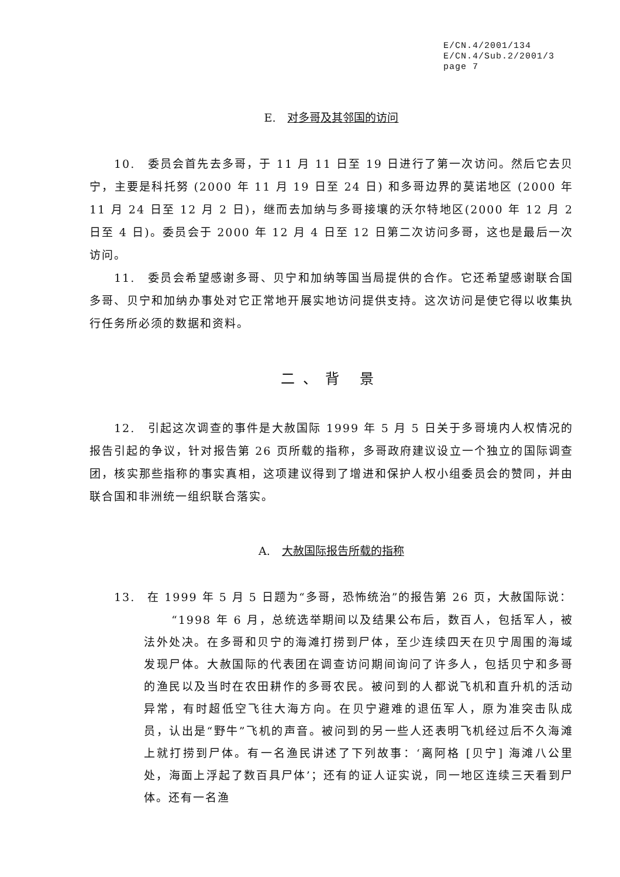E/CN.4/2001/134
E/CN.4/Sub.2/2001/3
page 7
E. 对多哥及其邻国的访问
10.　委员会首先去多哥，于 11 月 11 日至 19 日进行了第一次访问。然后它去贝宁，主要是科托努 (2000 年 11 月 19 日至 24 日) 和多哥边界的莫诺地区 (2000 年 11 月 24 日至 12 月 2 日)，继而去加纳与多哥接壤的沃尔特地区(2000 年 12 月 2 日至 4 日)。委员会于 2000 年 12 月 4 日至 12 日第二次访问多哥，这也是最后一次访问。
11.　委员会希望感谢多哥、贝宁和加纳等国当局提供的合作。它还希望感谢联合国多哥、贝宁和加纳办事处对它正常地开展实地访问提供支持。这次访问是使它得以收集执行任务所必须的数据和资料。
二、背 景
12.　引起这次调查的事件是大赦国际 1999 年 5 月 5 日关于多哥境内人权情况的报告引起的争议，针对报告第 26 页所载的指称，多哥政府建议设立一个独立的国际调查团，核实那些指称的事实真相，这项建议得到了增进和保护人权小组委员会的赞同，并由联合国和非洲统一组织联合落实。
A. 大赦国际报告所载的指称
13.　在 1999 年 5 月 5 日题为“多哥，恐怖统治”的报告第 26 页，大赦国际说：
“1998 年 6 月，总统选举期间以及结果公布后，数百人，包括军人，被法外处决。在多哥和贝宁的海滩打捞到尸体，至少连续四天在贝宁周围的海域发现尸体。大赦国际的代表团在调查访问期间询问了许多人，包括贝宁和多哥的渔民以及当时在农田耕作的多哥农民。被问到的人都说飞机和直升机的活动异常，有时超低空飞往大海方向。在贝宁避难的退伍军人，原为准突击队成员，认出是“野牛”飞机的声音。被问到的另一些人还表明飞机经过后不久海滩上就打捞到尸体。有一名渔民讲述了下列故事：‘离阿格 [贝宁] 海滩八公里处，海面上浮起了数百具尸体’；还有的证人证实说，同一地区连续三天看到尸体。还有一名渔